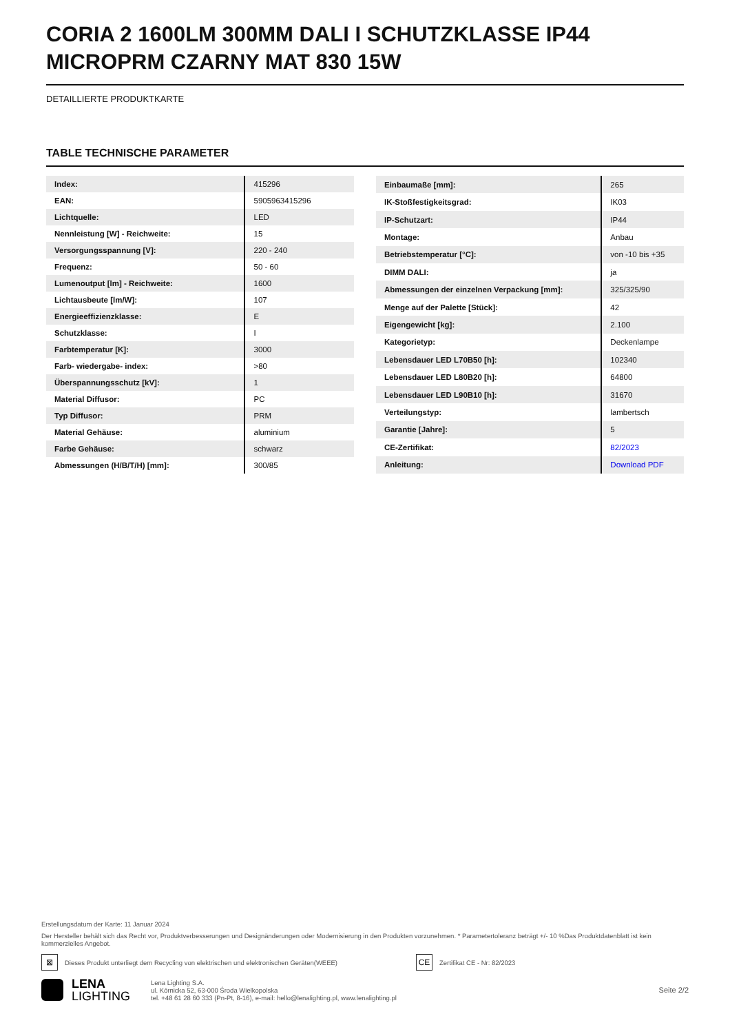CORIA 2 1600LM 300MM DALI I SCHUTZKLASSE IP44 MICROPRM CZARNY MAT 830 15W
DETAILLIERTE PRODUKTKARTE
TABLE TECHNISCHE PARAMETER
| Index: | 415296 |
| EAN: | 5905963415296 |
| Lichtquelle: | LED |
| Nennleistung [W] - Reichweite: | 15 |
| Versorgungsspannung [V]: | 220 - 240 |
| Frequenz: | 50 - 60 |
| Lumenoutput [lm] - Reichweite: | 1600 |
| Lichtausbeute [lm/W]: | 107 |
| Energieeffizienzklasse: | E |
| Schutzklasse: | I |
| Farbtemperatur [K]: | 3000 |
| Farb- wiedergabe- index: | >80 |
| Überspannungsschutz [kV]: | 1 |
| Material Diffusor: | PC |
| Typ Diffusor: | PRM |
| Material Gehäuse: | aluminium |
| Farbe Gehäuse: | schwarz |
| Abmessungen (H/B/T/H) [mm]: | 300/85 |
| Einbaumaße [mm]: | 265 |
| IK-Stoßfestigkeitsgrad: | IK03 |
| IP-Schutzart: | IP44 |
| Montage: | Anbau |
| Betriebstemperatur [°C]: | von -10 bis +35 |
| DIMM DALI: | ja |
| Abmessungen der einzelnen Verpackung [mm]: | 325/325/90 |
| Menge auf der Palette [Stück]: | 42 |
| Eigengewicht [kg]: | 2.100 |
| Kategorietyp: | Deckenlampe |
| Lebensdauer LED L70B50 [h]: | 102340 |
| Lebensdauer LED L80B20 [h]: | 64800 |
| Lebensdauer LED L90B10 [h]: | 31670 |
| Verteilungstyp: | lambertsch |
| Garantie [Jahre]: | 5 |
| CE-Zertifikat: | 82/2023 |
| Anleitung: | Download PDF |
Erstellungsdatum der Karte: 11 Januar 2024
Der Hersteller behält sich das Recht vor, Produktverbesserungen und Designänderungen oder Modernisierung in den Produkten vorzunehmen. * Parametertoleranz beträgt +/- 10 %Das Produktdatenblatt ist kein kommerzielles Angebot.
⊠
Dieses Produkt unterliegt dem Recycling von elektrischen und elektronischen Geräten(WEEE)
CE
Zertifikat CE - Nr: 82/2023
LENA
LIGHTING
Lena Lighting S.A.
ul. Kórnicka 52, 63-000 Środa Wielkopolska
tel. +48 61 28 60 333 (Pn-Pt, 8-16), e-mail: hello@lenalighting.pl, www.lenalighting.pl
Seite 2/2